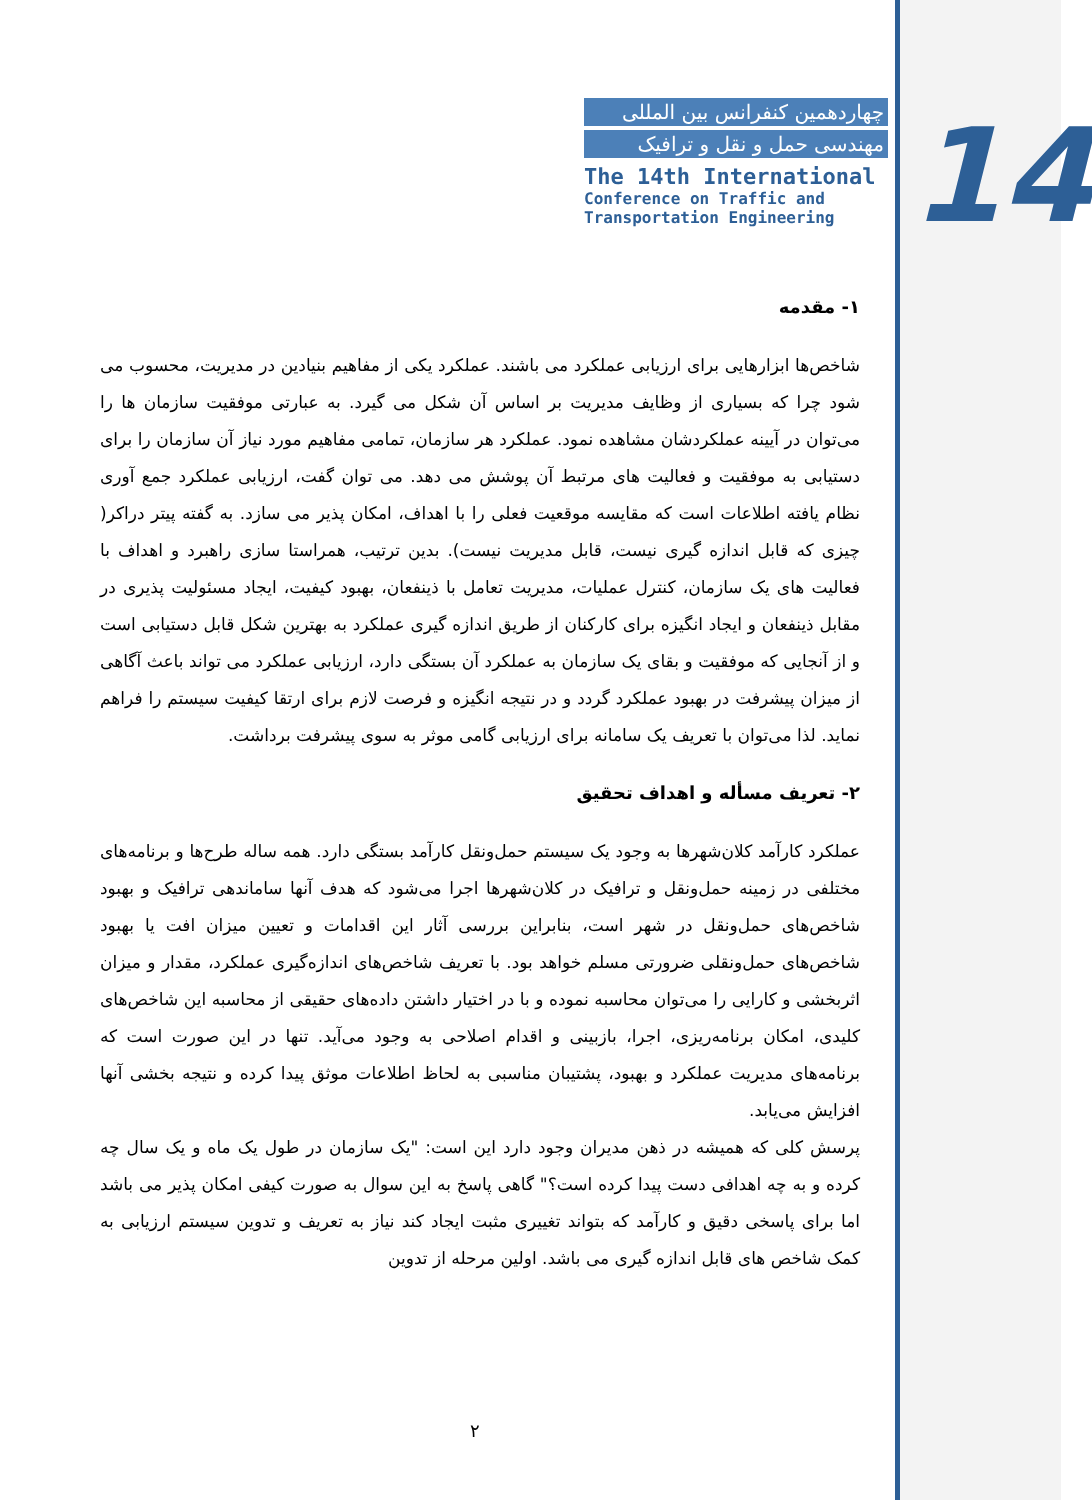14
چهاردهمین کنفرانس بین المللی
مهندسی حمل و نقل و ترافیک
The 14th International
Conference on Traffic and
Transportation Engineering
۱- مقدمه
شاخص‌ها ابزارهایی برای ارزیابی عملکرد می باشند. عملکرد یکی از مفاهیم بنیادین در مدیریت، محسوب می شود چرا که بسیاری از وظایف مدیریت بر اساس آن شکل می گیرد. به عبارتی موفقیت سازمان ها را می‌توان در آیینه عملکردشان مشاهده نمود. عملکرد هر سازمان، تمامی مفاهیم مورد نیاز آن سازمان را برای دستیابی به موفقیت و فعالیت های مرتبط آن پوشش می دهد. می توان گفت، ارزیابی عملکرد جمع آوری نظام یافته اطلاعات است که مقایسه موقعیت فعلی را با اهداف، امکان پذیر می سازد. به گفته پیتر دراکر( چیزی که قابل اندازه گیری نیست، قابل مدیریت نیست). بدین ترتیب، همراستا سازی راهبرد و اهداف با فعالیت های یک سازمان، کنترل عملیات، مدیریت تعامل با ذینفعان، بهبود کیفیت، ایجاد مسئولیت پذیری در مقابل ذینفعان و ایجاد انگیزه برای کارکنان از طریق اندازه گیری عملکرد به بهترین شکل قابل دستیابی است و از آنجایی که موفقیت و بقای یک سازمان به عملکرد آن بستگی دارد، ارزیابی عملکرد می تواند باعث آگاهی از میزان پیشرفت در بهبود عملکرد گردد و در نتیجه انگیزه و فرصت لازم برای ارتقا کیفیت سیستم را فراهم نماید. لذا می‌توان با تعریف یک سامانه برای ارزیابی گامی موثر به سوی پیشرفت برداشت.
۲- تعریف مسأله و اهداف تحقیق
عملکرد کارآمد کلان‌شهرها به وجود یک سیستم حمل‌ونقل کارآمد بستگی دارد. همه ساله طرح‌ها و برنامه‌های مختلفی در زمینه حمل‌ونقل و ترافیک در کلان‌شهرها اجرا می‌شود که هدف آنها ساماندهی ترافیک و بهبود شاخص‌های حمل‌ونقل در شهر است، بنابراین بررسی آثار این اقدامات و تعیین میزان افت یا بهبود شاخص‌های حمل‌ونقلی ضرورتی مسلم خواهد بود. با تعریف شاخص‌های اندازه‌گیری عملکرد، مقدار و میزان اثربخشی و کارایی را می‌توان محاسبه نموده و با در اختیار داشتن داده‌های حقیقی از محاسبه این شاخص‌های کلیدی، امکان برنامه‌ریزی، اجرا، بازبینی و اقدام اصلاحی به وجود می‌آید. تنها در این صورت است که برنامه‌های مدیریت عملکرد و بهبود، پشتیبان مناسبی به لحاظ اطلاعات موثق پیدا کرده و نتیجه بخشی آنها افزایش می‌یابد.
پرسش کلی که همیشه در ذهن مدیران وجود دارد این است: "یک سازمان در طول یک ماه و یک سال چه کرده و به چه اهدافی دست پیدا کرده است؟" گاهی پاسخ به این سوال به صورت کیفی امکان پذیر می باشد اما برای پاسخی دقیق و کارآمد که بتواند تغییری مثبت ایجاد کند نیاز به تعریف و تدوین سیستم ارزیابی به کمک شاخص های قابل اندازه گیری می باشد. اولین مرحله از تدوین
۲